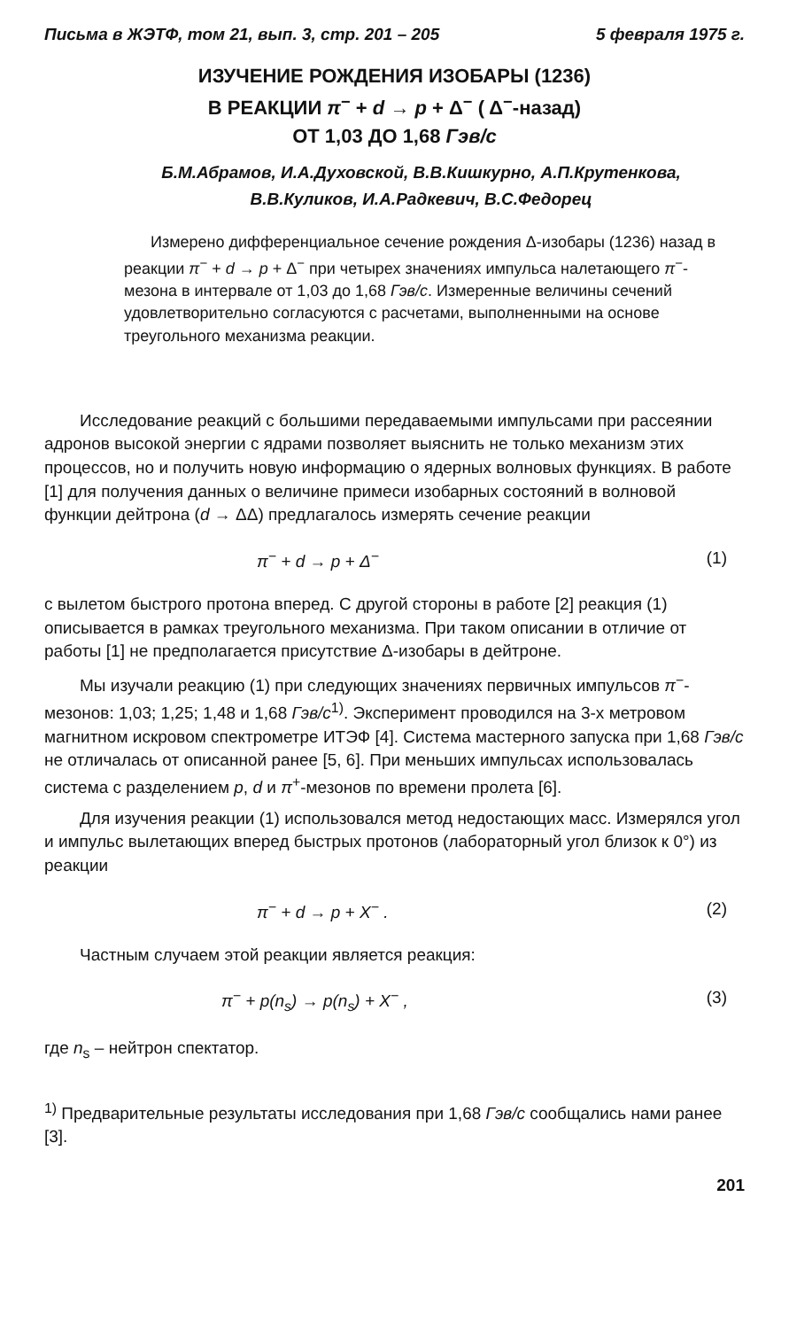Письма в ЖЭТФ, том 21, вып. 3, стр. 201 – 205 5 февраля 1975 г.
ИЗУЧЕНИЕ РОЖДЕНИЯ ИЗОБАРЫ (1236)
В РЕАКЦИИ π<sup>−</sup> + d → p + Δ<sup>−</sup> ( Δ<sup>−</sup>-назад)
ОТ 1,03 ДО 1,68 Гэв/с
Б.М.Абрамов, И.А.Духовской, В.В.Кишкурно, А.П.Крутенкова,
В.В.Куликов, И.А.Радкевич, В.С.Федорец
Измерено дифференциальное сечение рождения Δ-изобары (1236) назад в реакции π<sup>−</sup> + d → p + Δ<sup>−</sup> при четырех значениях импульса налетающего π<sup>−</sup>-мезона в интервале от 1,03 до 1,68 Гэв/с. Измеренные величины сечений удовлетворительно согласуются с расчетами, выполненными на основе треугольного механизма реакции.
Исследование реакций с большими передаваемыми импульсами при рассеянии адронов высокой энергии с ядрами позволяет выяснить не только механизм этих процессов, но и получить новую информацию о ядерных волновых функциях. В работе [1] для получения данных о величине примеси изобарных состояний в волновой функции дейтрона (d → ΔΔ) предлагалось измерять сечение реакции
π<sup>−</sup> + d → p + Δ<sup>−</sup> (1)
с вылетом быстрого протона вперед. С другой стороны в работе [2] реакция (1) описывается в рамках треугольного механизма. При таком описании в отличие от работы [1] не предполагается присутствие Δ-изобары в дейтроне.
Мы изучали реакцию (1) при следующих значениях первичных импульсов π<sup>−</sup>-мезонов: 1,03; 1,25; 1,48 и 1,68 Гэв/с<sup>1)</sup>. Эксперимент проводился на 3-х метровом магнитном искровом спектрометре ИТЭФ [4]. Система мастерного запуска при 1,68 Гэв/с не отличалась от описанной ранее [5, 6]. При меньших импульсах использовалась система с разделением p, d и π<sup>+</sup>-мезонов по времени пролета [6].
Для изучения реакции (1) использовался метод недостающих масс. Измерялся угол и импульс вылетающих вперед быстрых протонов (лабораторный угол близок к 0°) из реакции
π<sup>−</sup> + d → p + X<sup>−</sup> . (2)
Частным случаем этой реакции является реакция:
π<sup>−</sup> + p(n<sub>s</sub>) → p(n<sub>s</sub>) + X<sup>−</sup> , (3)
где n<sub>s</sub> – нейтрон спектатор.
<sup>1)</sup> Предварительные результаты исследования при 1,68 Гэв/с сообщались нами ранее [3].
201